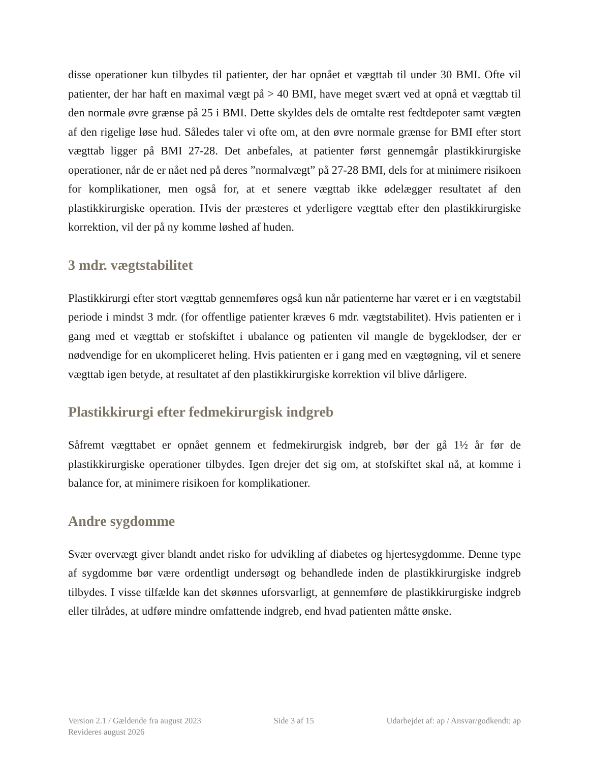disse operationer kun tilbydes til patienter, der har opnået et vægttab til under 30 BMI. Ofte vil patienter, der har haft en maximal vægt på > 40 BMI, have meget svært ved at opnå et vægttab til den normale øvre grænse på 25 i BMI. Dette skyldes dels de omtalte rest fedtdepoter samt vægten af den rigelige løse hud. Således taler vi ofte om, at den øvre normale grænse for BMI efter stort vægttab ligger på BMI 27-28. Det anbefales, at patienter først gennemgår plastikkirurgiske operationer, når de er nået ned på deres ”normalvægt” på 27-28 BMI, dels for at minimere risikoen for komplikationer, men også for, at et senere vægttab ikke ødelægger resultatet af den plastikkirurgiske operation. Hvis der præsteres et yderligere vægttab efter den plastikkirurgiske korrektion, vil der på ny komme løshed af huden.
3 mdr. vægtstabilitet
Plastikkirurgi efter stort vægttab gennemføres også kun når patienterne har været er i en vægtstabil periode i mindst 3 mdr. (for offentlige patienter kræves 6 mdr. vægtstabilitet). Hvis patienten er i gang med et vægttab er stofskiftet i ubalance og patienten vil mangle de bygeklodser, der er nødvendige for en ukompliceret heling. Hvis patienten er i gang med en vægtøgning, vil et senere vægttab igen betyde, at resultatet af den plastikkirurgiske korrektion vil blive dårligere.
Plastikkirurgi efter fedmekirurgisk indgreb
Såfremt vægttabet er opnået gennem et fedmekirurgisk indgreb, bør der gå 1½ år før de plastikkirurgiske operationer tilbydes. Igen drejer det sig om, at stofskiftet skal nå, at komme i balance for, at minimere risikoen for komplikationer.
Andre sygdomme
Svær overvægt giver blandt andet risko for udvikling af diabetes og hjertesygdomme. Denne type af sygdomme bør være ordentligt undersøgt og behandlede inden de plastikkirurgiske indgreb tilbydes. I visse tilfælde kan det skønnes uforsvarligt, at gennemføre de plastikkirurgiske indgreb eller tilrådes, at udføre mindre omfattende indgreb, end hvad patienten måtte ønske.
Version 2.1 / Gældende fra august 2023 Side 3 af 15 Udarbejdet af: ap / Ansvar/godkendt: ap
Revideres august 2026